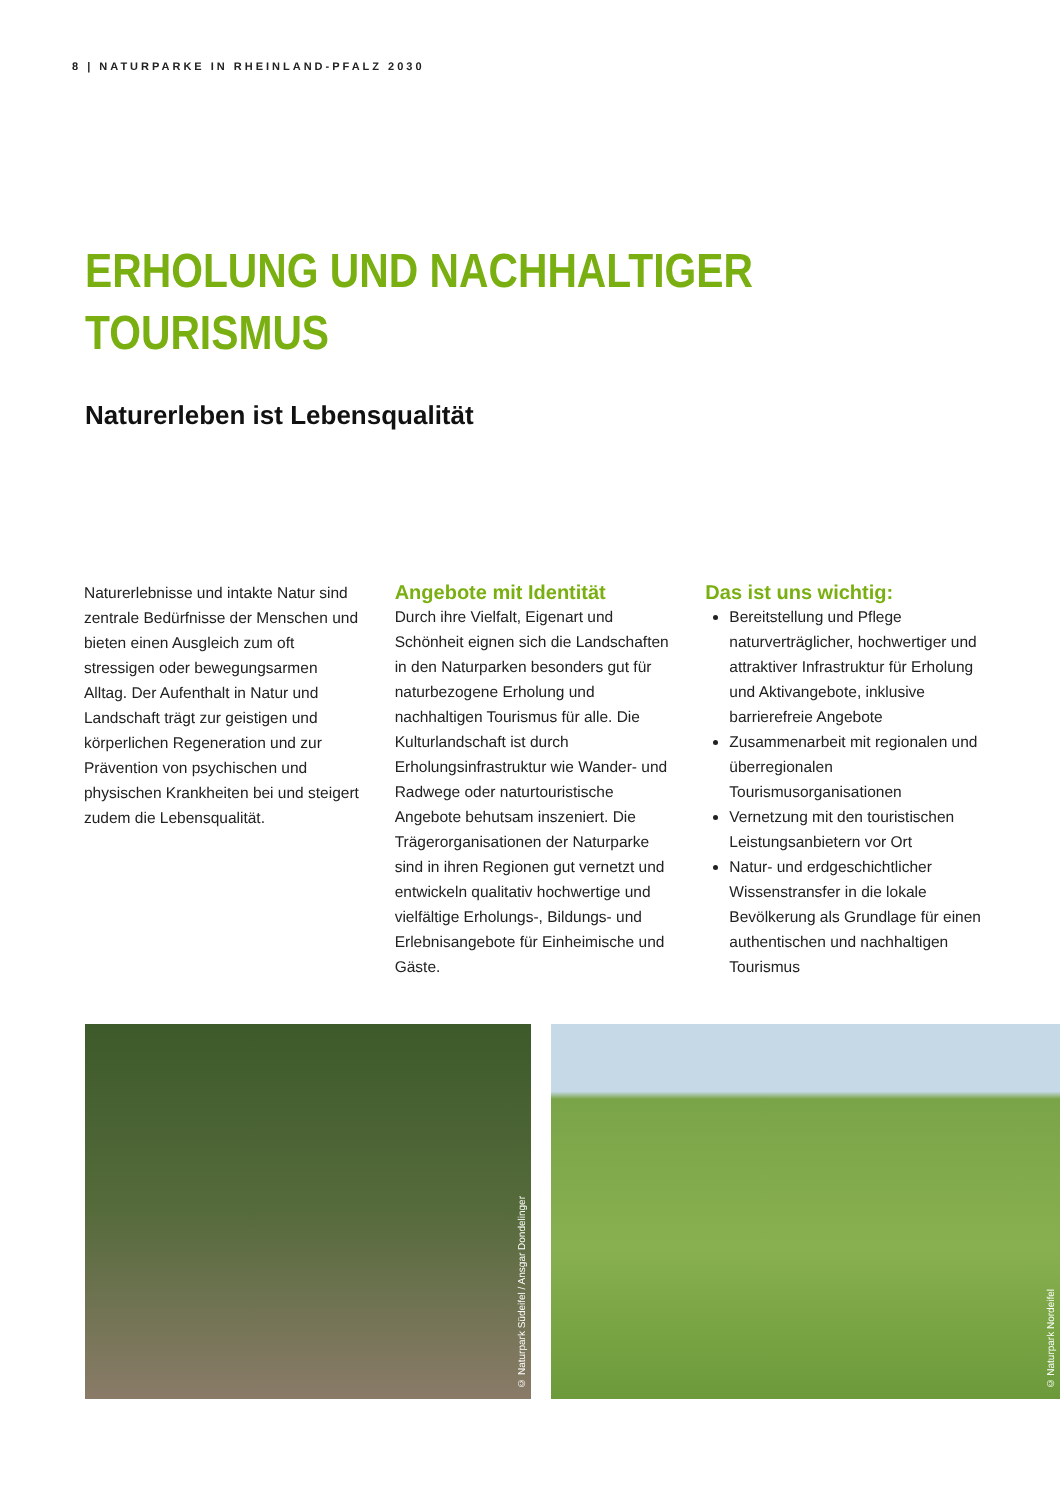8 | NATURPARKE IN RHEINLAND-PFALZ 2030
ERHOLUNG UND NACHHALTIGER
TOURISMUS
Naturerleben ist Lebensqualität
Naturerlebnisse und intakte Natur sind zentrale Bedürfnisse der Menschen und bieten einen Ausgleich zum oft stressigen oder bewegungsarmen Alltag. Der Aufenthalt in Natur und Landschaft trägt zur geistigen und körperlichen Regeneration und zur Prävention von psychischen und physischen Krankheiten bei und steigert zudem die Lebensqualität.
Angebote mit Identität
Durch ihre Vielfalt, Eigenart und Schönheit eignen sich die Landschaften in den Naturparken besonders gut für naturbezogene Erholung und nachhaltigen Tourismus für alle. Die Kulturlandschaft ist durch Erholungsinfrastruktur wie Wander- und Radwege oder naturtouristische Angebote behutsam inszeniert. Die Trägerorganisationen der Naturparke sind in ihren Regionen gut vernetzt und entwickeln qualitativ hochwertige und vielfältige Erholungs-, Bildungs- und Erlebnisangebote für Einheimische und Gäste.
Das ist uns wichtig:
Bereitstellung und Pflege naturverträglicher, hochwertiger und attraktiver Infrastruktur für Erholung und Aktivangebote, inklusive barrierefreie Angebote
Zusammenarbeit mit regionalen und überregionalen Tourismusorganisationen
Vernetzung mit den touristischen Leistungsanbietern vor Ort
Natur- und erdgeschichtlicher Wissenstransfer in die lokale Bevölkerung als Grundlage für einen authentischen und nachhaltigen Tourismus
© Naturpark Südeifel / Ansgar Dondelinger
© Naturpark Nordeifel